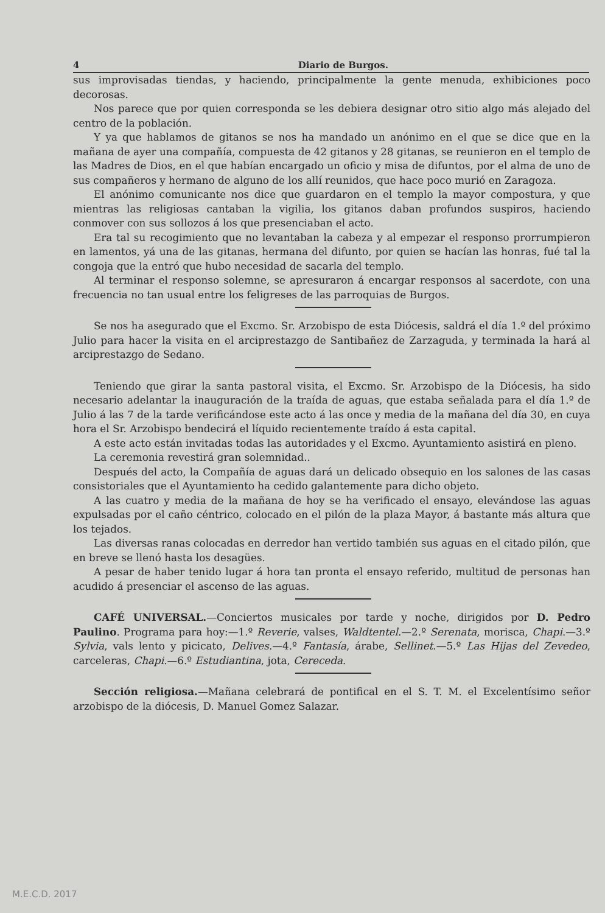4 Diario de Burgos.
sus improvisadas tiendas, y haciendo, principalmente la gente menuda, exhibiciones poco decorosas.
Nos parece que por quien corresponda se les debiera designar otro sitio algo más alejado del centro de la población.
Y ya que hablamos de gitanos se nos ha mandado un anónimo en el que se dice que en la mañana de ayer una compañía, compuesta de 42 gitanos y 28 gitanas, se reunieron en el templo de las Madres de Dios, en el que habían encargado un oficio y misa de difuntos, por el alma de uno de sus compañeros y hermano de alguno de los allí reunidos, que hace poco murió en Zaragoza.
El anónimo comunicante nos dice que guardaron en el templo la mayor compostura, y que mientras las religiosas cantaban la vigilia, los gitanos daban profundos suspiros, haciendo conmover con sus sollozos á los que presenciaban el acto.
Era tal su recogimiento que no levantaban la cabeza y al empezar el responso prorrumpieron en lamentos, yá una de las gitanas, hermana del difunto, por quien se hacían las honras, fué tal la congoja que la entró que hubo necesidad de sacarla del templo.
Al terminar el responso solemne, se apresuraron á encargar responsos al sacerdote, con una frecuencia no tan usual entre los feligreses de las parroquias de Burgos.
Se nos ha asegurado que el Excmo. Sr. Arzobispo de esta Diócesis, saldrá el día 1.º del próximo Julio para hacer la visita en el arciprestazgo de Santibañez de Zarzaguda, y terminada la hará al arciprestazgo de Sedano.
Teniendo que girar la santa pastoral visita, el Excmo. Sr. Arzobispo de la Diócesis, ha sido necesario adelantar la inauguración de la traída de aguas, que estaba señalada para el día 1.º de Julio á las 7 de la tarde verificándose este acto á las once y media de la mañana del día 30, en cuya hora el Sr. Arzobispo bendecirá el líquido recientemente traído á esta capital.
A este acto están invitadas todas las autoridades y el Excmo. Ayuntamiento asistirá en pleno.
La ceremonia revestirá gran solemnidad..
Después del acto, la Compañía de aguas dará un delicado obsequio en los salones de las casas consistoriales que el Ayuntamiento ha cedido galantemente para dicho objeto.
A las cuatro y media de la mañana de hoy se ha verificado el ensayo, elevándose las aguas expulsadas por el caño céntrico, colocado en el pilón de la plaza Mayor, á bastante más altura que los tejados.
Las diversas ranas colocadas en derredor han vertido también sus aguas en el citado pilón, que en breve se llenó hasta los desagües.
A pesar de haber tenido lugar á hora tan pronta el ensayo referido, multitud de personas han acudido á presenciar el ascenso de las aguas.
CAFÉ UNIVERSAL.—Conciertos musicales por tarde y noche, dirigidos por D. Pedro Paulino. Programa para hoy:—1.º Reverie, valses, Waldtentel.—2.º Serenata, morisca, Chapi.—3.º Sylvia, vals lento y picicato, Delives.—4.º Fantasía, árabe, Sellinet.—5.º Las Hijas del Zevedeo, carceleras, Chapi.—6.º Estudiantina, jota, Cereceda.
Sección religiosa.—Mañana celebrará de pontifical en el S. T. M. el Excelentísimo señor arzobispo de la diócesis, D. Manuel Gomez Salazar.
M.E.C.D. 2017